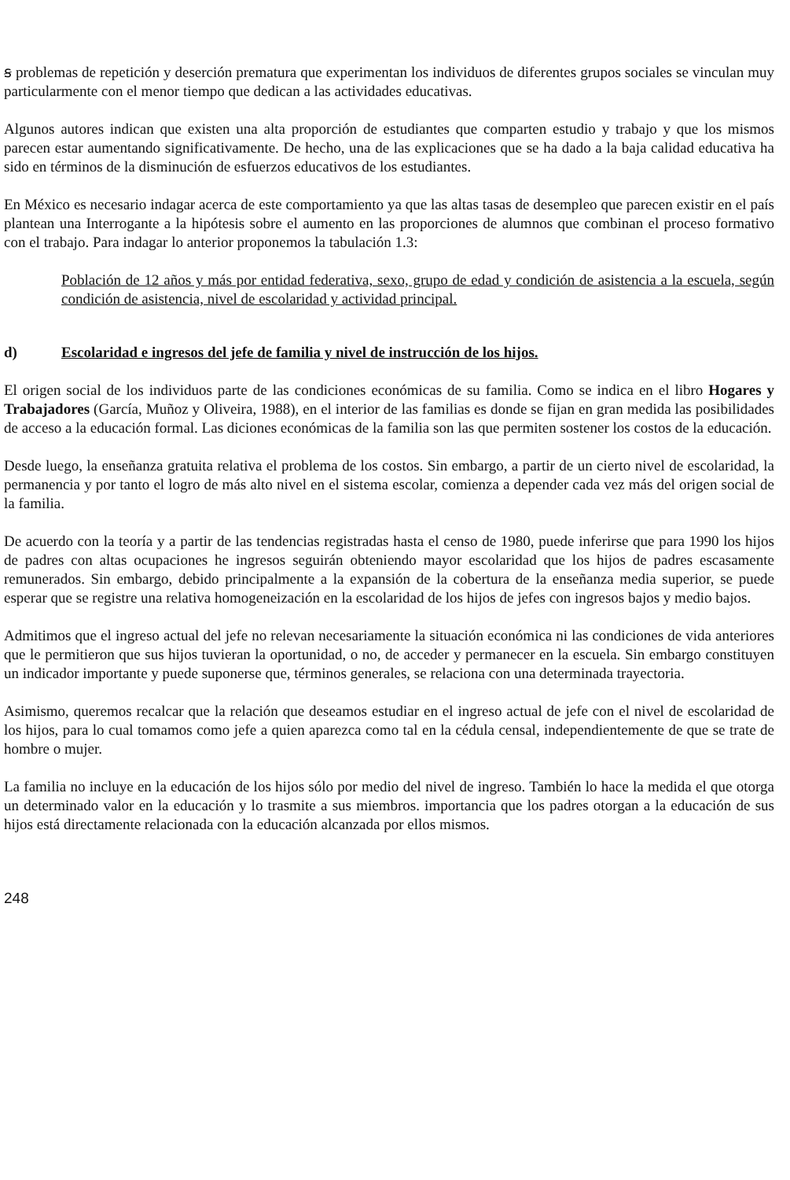ꞩ problemas de repetición y deserción prematura que experimentan los individuos de diferentes grupos sociales se vinculan muy particularmente con el menor tiempo que dedican a las actividades educativas.
Algunos autores indican que existen una alta proporción de estudiantes que comparten estudio y trabajo y que los mismos parecen estar aumentando significativamente. De hecho, una de las explicaciones que se ha dado a la baja calidad educativa ha sido en términos de la disminución de esfuerzos educativos de los estudiantes.
En México es necesario indagar acerca de este comportamiento ya que las altas tasas de desempleo que parecen existir en el país plantean una Interrogante a la hipótesis sobre el aumento en las proporciones de alumnos que combinan el proceso formativo con el trabajo. Para indagar lo anterior proponemos la tabulación 1.3:
Población de 12 años y más por entidad federativa, sexo, grupo de edad y condición de asistencia a la escuela, según condición de asistencia, nivel de escolaridad y actividad principal.
d) Escolaridad e ingresos del jefe de familia y nivel de instrucción de los hijos.
El origen social de los individuos parte de las condiciones económicas de su familia. Como se indica en el libro Hogares y Trabajadores (García, Muñoz y Oliveira, 1988), en el interior de las familias es donde se fijan en gran medida las posibilidades de acceso a la educación formal. Las diciones económicas de la familia son las que permiten sostener los costos de la educación.
Desde luego, la enseñanza gratuita relativa el problema de los costos. Sin embargo, a partir de un cierto nivel de escolaridad, la permanencia y por tanto el logro de más alto nivel en el sistema escolar, comienza a depender cada vez más del origen social de la familia.
De acuerdo con la teoría y a partir de las tendencias registradas hasta el censo de 1980, puede inferirse que para 1990 los hijos de padres con altas ocupaciones he ingresos seguirán obteniendo mayor escolaridad que los hijos de padres escasamente remunerados. Sin embargo, debido principalmente a la expansión de la cobertura de la enseñanza media superior, se puede esperar que se registre una relativa homogeneización en la escolaridad de los hijos de jefes con ingresos bajos y medio bajos.
Admitimos que el ingreso actual del jefe no relevan necesariamente la situación económica ni las condiciones de vida anteriores que le permitieron que sus hijos tuvieran la oportunidad, o no, de acceder y permanecer en la escuela. Sin embargo constituyen un indicador importante y puede suponerse que, términos generales, se relaciona con una determinada trayectoria.
Asimismo, queremos recalcar que la relación que deseamos estudiar en el ingreso actual de jefe con el nivel de escolaridad de los hijos, para lo cual tomamos como jefe a quien aparezca como tal en la cédula censal, independientemente de que se trate de hombre o mujer.
La familia no incluye en la educación de los hijos sólo por medio del nivel de ingreso. También lo hace la medida el que otorga un determinado valor en la educación y lo trasmite a sus miembros. importancia que los padres otorgan a la educación de sus hijos está directamente relacionada con la educación alcanzada por ellos mismos.
248